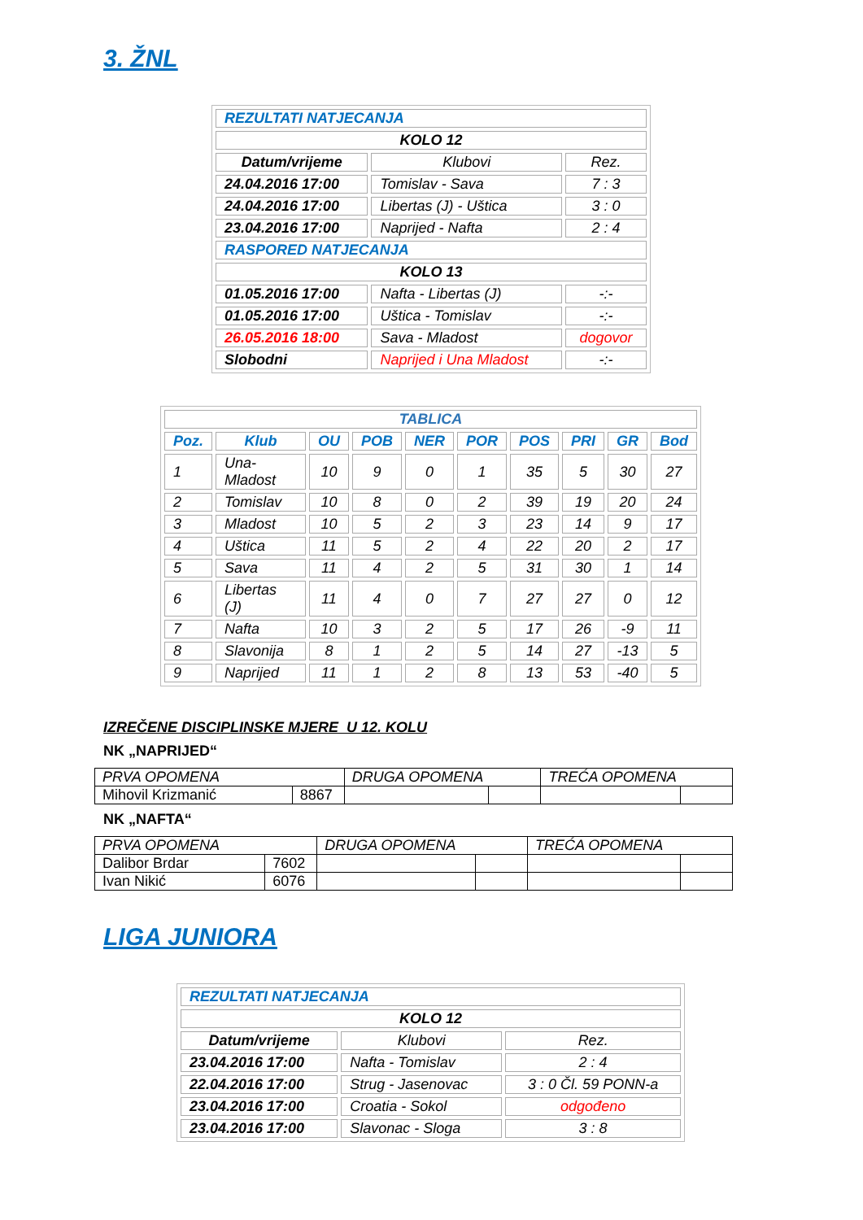3. ŽNL
| REZULTATI NATJECANJA | | |
| KOLO 12 | | |
| Datum/vrijeme | Klubovi | Rez. |
| 24.04.2016 17:00 | Tomislav - Sava | 7 : 3 |
| 24.04.2016 17:00 | Libertas (J) - Uštica | 3 : 0 |
| 23.04.2016 17:00 | Naprijed - Nafta | 2 : 4 |
| RASPORED NATJECANJA | | |
| KOLO 13 | | |
| 01.05.2016 17:00 | Nafta - Libertas (J) | -:- |
| 01.05.2016 17:00 | Uštica - Tomislav | -:- |
| 26.05.2016 18:00 | Sava - Mladost | dogovor |
| Slobodni | Naprijed i Una Mladost | -:- |
| TABLICA | | | | | | | | | |
| Poz. | Klub | OU | POB | NER | POR | POS | PRI | GR | Bod |
| 1 | Una-Mladost | 10 | 9 | 0 | 1 | 35 | 5 | 30 | 27 |
| 2 | Tomislav | 10 | 8 | 0 | 2 | 39 | 19 | 20 | 24 |
| 3 | Mladost | 10 | 5 | 2 | 3 | 23 | 14 | 9 | 17 |
| 4 | Uštica | 11 | 5 | 2 | 4 | 22 | 20 | 2 | 17 |
| 5 | Sava | 11 | 4 | 2 | 5 | 31 | 30 | 1 | 14 |
| 6 | Libertas (J) | 11 | 4 | 0 | 7 | 27 | 27 | 0 | 12 |
| 7 | Nafta | 10 | 3 | 2 | 5 | 17 | 26 | -9 | 11 |
| 8 | Slavonija | 8 | 1 | 2 | 5 | 14 | 27 | -13 | 5 |
| 9 | Naprijed | 11 | 1 | 2 | 8 | 13 | 53 | -40 | 5 |
IZREČENE DISCIPLINSKE MJERE U 12. KOLU
NK „NAPRIJED“
| PRVA OPOMENA | | DRUGA OPOMENA | | TREĆA OPOMENA | |
| Mihovil Krizmanić | 8867 | | | | |
NK „NAFTA“
| PRVA OPOMENA | | DRUGA OPOMENA | | TREĆA OPOMENA | |
| Dalibor Brdar | 7602 | | | | |
| Ivan Nikić | 6076 | | | | |
LIGA JUNIORA
| REZULTATI NATJECANJA | | |
| KOLO 12 | | |
| Datum/vrijeme | Klubovi | Rez. |
| 23.04.2016 17:00 | Nafta - Tomislav | 2 : 4 |
| 22.04.2016 17:00 | Strug - Jasenovac | 3 : 0 Čl. 59 PONN-a |
| 23.04.2016 17:00 | Croatia - Sokol | odgođeno |
| 23.04.2016 17:00 | Slavonac - Sloga | 3 : 8 |